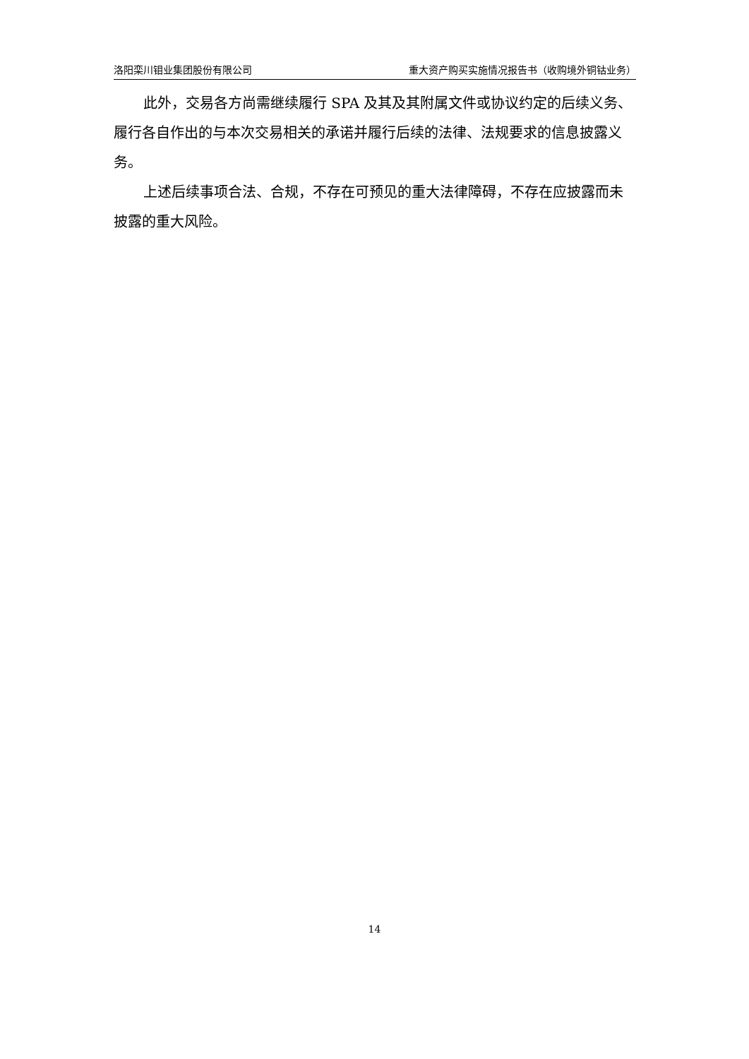洛阳栾川钼业集团股份有限公司 重大资产购买实施情况报告书（收购境外铜钴业务）
此外，交易各方尚需继续履行 SPA 及其及其附属文件或协议约定的后续义务、履行各自作出的与本次交易相关的承诺并履行后续的法律、法规要求的信息披露义务。
上述后续事项合法、合规，不存在可预见的重大法律障碍，不存在应披露而未披露的重大风险。
14